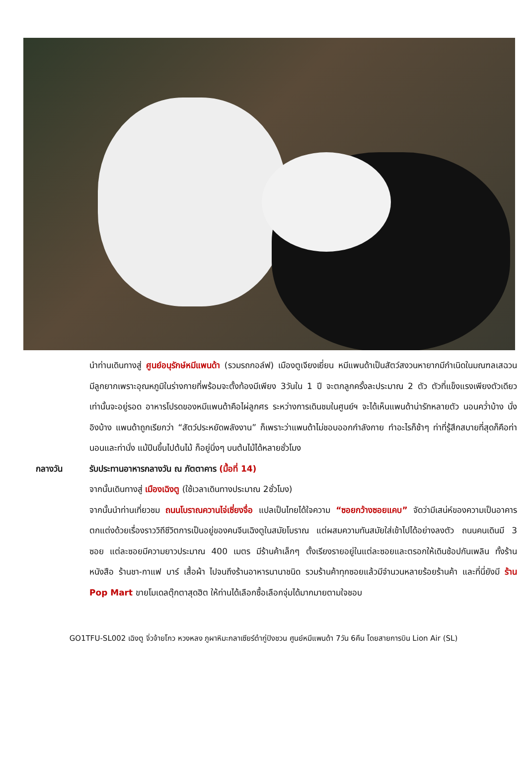นำท่านเดินทางสู่ ศูนย์อนุรักษ์หมีแพนด้า (รวมรถกอล์ฟ) เมืองตูเจียงเยี่ยน หมีแพนด้าเป็นสัตว์สงวนหายากมีกำเนิดในมณฑลเสฉวน มีลูกยากเพราะอุณหภูมิในร่างกายที่พร้อมจะตั้งท้องมีเพียง 3วันใน 1 ปี จะตกลูกครั้งละประมาณ 2 ตัว ตัวที่แข็งแรงเพียงตัวเดียวเท่านั้นจะอยู่รอด อาหารโปรดของหมีแพนด้าคือไผ่ลูกศร ระหว่างการเดินชมในศูนย์ฯ จะได้เห็นแพนด้าน่ารักหลายตัว นอนคว่ำบ้าง นั่งอิงบ้าง แพนด้าถูกเรียกว่า “สัตว์ประหยัดพลังงาน” ก็เพราะว่าแพนด้าไม่ชอบออกกำลังกาย ทำอะไรก็ช้าๆ ท่าที่รู้สึกสบายที่สุดก็คือท่านอนและท่านั่ง แม้ปีนขึ้นไปต้นไม้ ก็อยู่นิ่งๆ บนต้นไม้ได้หลายชั่วโมง
กลางวัน รับประทานอาหารกลางวัน ณ ภัตตาคาร (มื้อที่ 14)
จากนั้นเดินทางสู่ เมืองเฉิงตู (ใช้เวลาเดินทางประมาณ 2ชั่วโมง)
จากนั้นนำท่านเที่ยวชม ถนนโบราณควานไจ่เซี่ยงจื่อ แปลเป็นไทยได้ใจความ “ซอยกว้างซอยแคบ” จัดว่ามีเสน่ห์ของความเป็นอาคารตกแต่งด้วยเรื่องราววิถีชีวิตการเป็นอยู่ของคนจีนเฉิงตูในสมัยโบราณ แต่ผสมความทันสมัยใส่เข้าไปได้อย่างลงตัว ถนนคนเดินมี 3 ซอย แต่ละซอยมีความยาวประมาณ 400 เมตร มีร้านค้าเล็กๆ ตั้งเรียงรายอยู่ในแต่ละซอยและตรอกให้เดินช้อปกันเพลิน ทั้งร้านหนังสือ ร้านชา-กาแฟ บาร์ เสื้อผ้า ไปจนถึงร้านอาหารนานาชนิด รวมร้านค้าทุกซอยแล้วมีจำนวนหลายร้อยร้านค้า และที่นี่ยังมี ร้าน Pop Mart ขายโมเดลตุ๊กตาสุดฮิต ให้ท่านได้เลือกซื้อเลือกจุ่มได้มากมายตามใจชอบ
GO1TFU-SL002 เฉิงตู จิ่วจ้ายโกว หวงหลง ภูผาหิมะกลาเซียร์ต๋ากู่ปิงชวน ศูนย์หมีแพนด้า 7วัน 6คืน โดยสายการบิน Lion Air (SL)